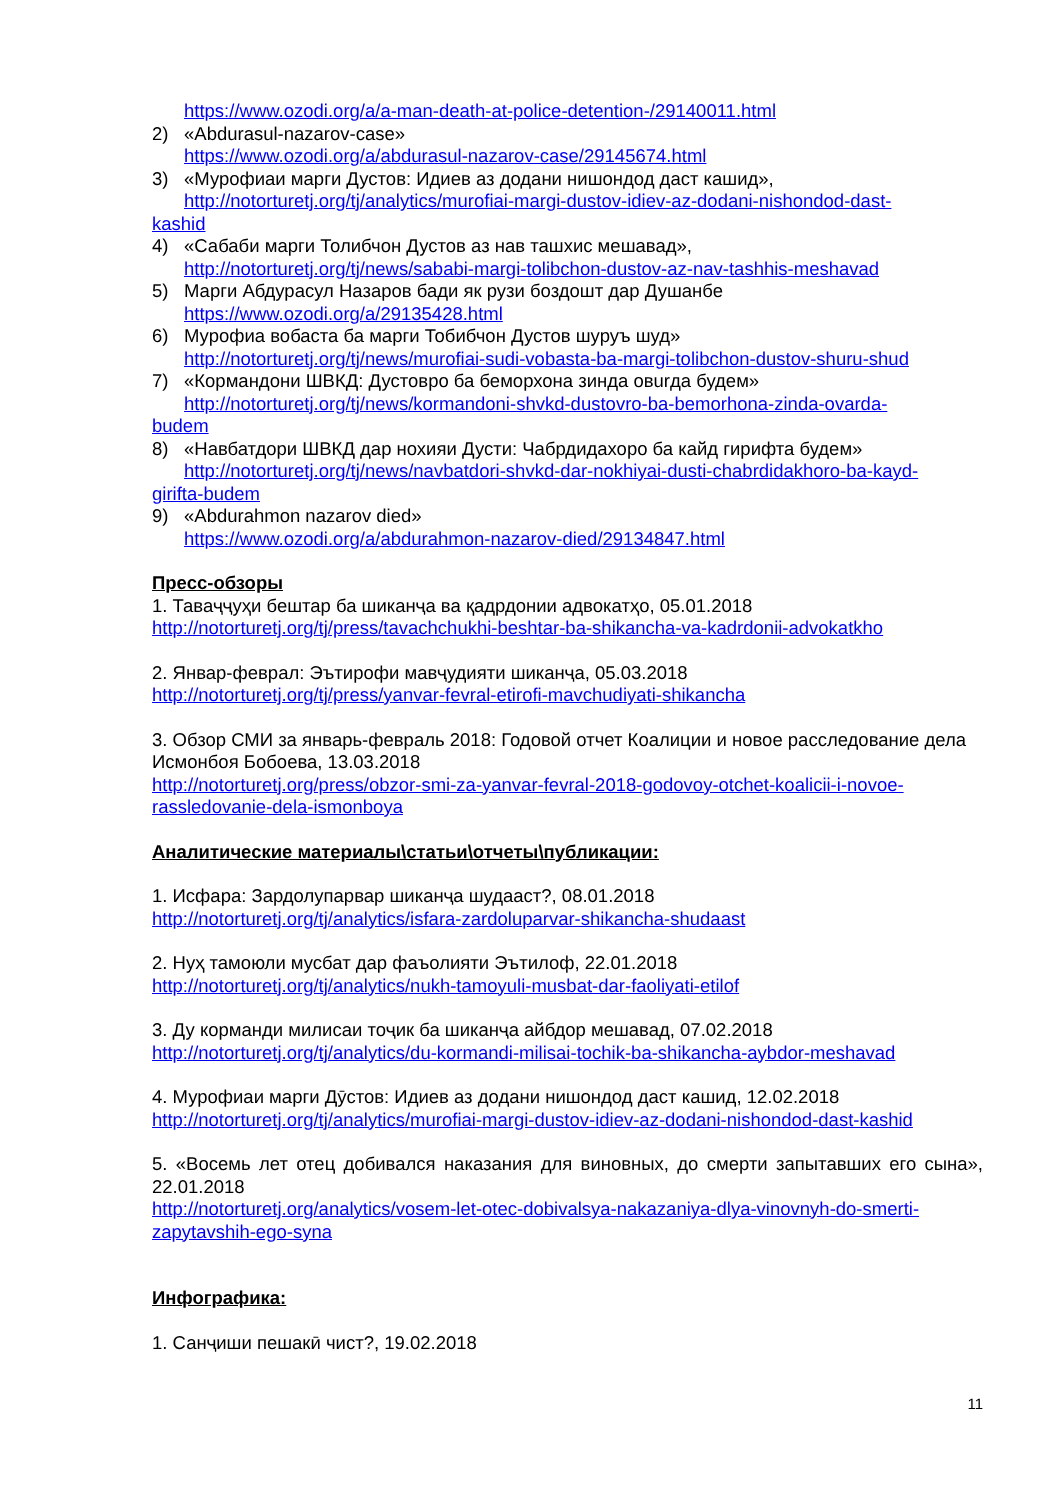https://www.ozodi.org/a/a-man-death-at-police-detention-/29140011.html
2) «Abdurasul-nazarov-case»
https://www.ozodi.org/a/abdurasul-nazarov-case/29145674.html
3) «Мурофиаи марги Дустов: Идиев аз додани нишондод даст кашид»,
http://notorturetj.org/tj/analytics/murofiai-margi-dustov-idiev-az-dodani-nishondod-dast-
kashid
4) «Сабаби марги Толибчон Дустов аз нав ташхис мешавад»,
http://notorturetj.org/tj/news/sababi-margi-tolibchon-dustov-az-nav-tashhis-meshavad
5) Марги Абдурасул Назаров бади як рузи боздошт дар Душанбе
https://www.ozodi.org/a/29135428.html
6) Мурофиа вобаста ба марги Тобибчон Дустов шуруъ шуд»
http://notorturetj.org/tj/news/murofiai-sudi-vobasta-ba-margi-tolibchon-dustov-shuru-shud
7) «Кормандони ШВКД: Дустовро ба беморхона зинда овurда будем»
http://notorturetj.org/tj/news/kormandoni-shvkd-dustovro-ba-bemorhona-zinda-ovarda-
budem
8) «Навбатдори ШВКД дар нохияи Дусти: Чабрдидахоро ба кайд гирифта будем»
http://notorturetj.org/tj/news/navbatdori-shvkd-dar-nokhiyai-dusti-chabrdidakhoro-ba-kayd-
girifta-budem
9) «Abdurahmon nazarov died»
https://www.ozodi.org/a/abdurahmon-nazarov-died/29134847.html
Пресс-обзоры
1. Таваҷҷуҳи бештар ба шиканҷа ва қадрдонии адвокатҳо, 05.01.2018
http://notorturetj.org/tj/press/tavachchukhi-beshtar-ba-shikancha-va-kadrdonii-advokatkho
2. Январ-феврал: Эътирофи мавҷудияти шиканҷа, 05.03.2018
http://notorturetj.org/tj/press/yanvar-fevral-etirofi-mavchudiyati-shikancha
3. Обзор СМИ за январь-февраль 2018: Годовой отчет Коалиции и новое расследование дела Исмонбоя Бобоева, 13.03.2018
http://notorturetj.org/press/obzor-smi-za-yanvar-fevral-2018-godovoy-otchet-koalicii-i-novoe-rassledovanie-dela-ismonboya
Аналитические материалы\статьи\отчеты\публикации:
1. Исфара: Зардолупарвар шиканҷа шудааст?, 08.01.2018
http://notorturetj.org/tj/analytics/isfara-zardoluparvar-shikancha-shudaast
2. Нуҳ тамоюли мусбат дар фаъолияти Эътилоф, 22.01.2018
http://notorturetj.org/tj/analytics/nukh-tamoyuli-musbat-dar-faoliyati-etilof
3. Ду корманди милисаи тоҷик ба шиканҷа айбдор мешавад, 07.02.2018
http://notorturetj.org/tj/analytics/du-kormandi-milisai-tochik-ba-shikancha-aybdor-meshavad
4. Мурофиаи марги Дӯстов: Идиев аз додани нишондод даст кашид, 12.02.2018
http://notorturetj.org/tj/analytics/murofiai-margi-dustov-idiev-az-dodani-nishondod-dast-kashid
5. «Восемь лет отец добивался наказания для виновных, до смерти запытавших его сына», 22.01.2018
http://notorturetj.org/analytics/vosem-let-otec-dobivalsya-nakazaniya-dlya-vinovnyh-do-smerti-zapytavshih-ego-syna
Инфографика:
1. Санҷиши пешакӣ чист?, 19.02.2018
11